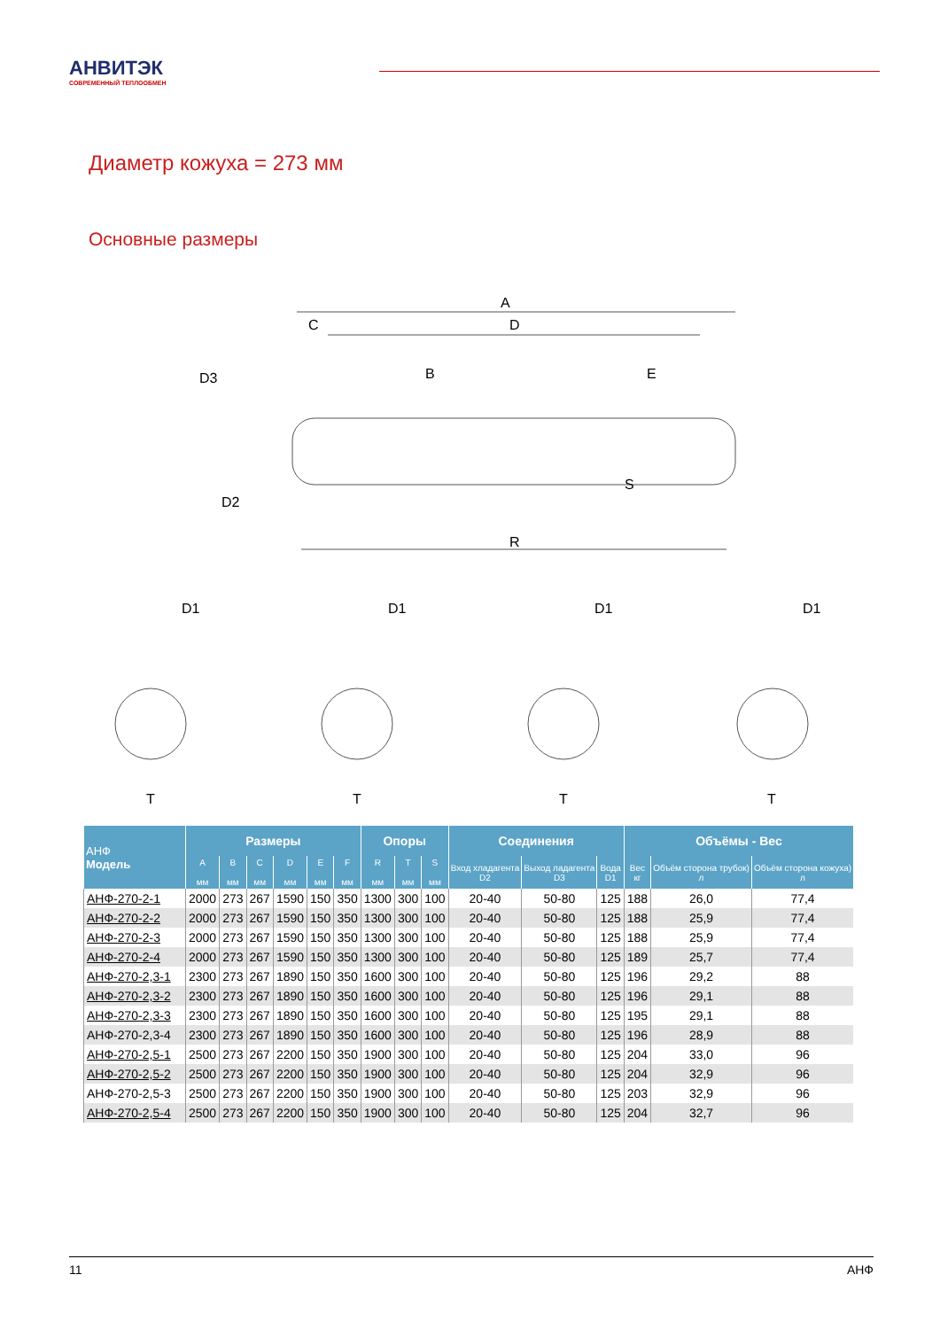АНВИТЭК
СОВРЕМЕННЫЙ ТЕПЛООБМЕН
Диаметр кожуха = 273 мм
Основные размеры
A
C
D
R
D3
D2
B
E
S
D1
D1
D1
D1
T
T
T
T
| АНФ Модель | Размеры | | | | | | Опоры | | | Соединения | | | Объёмы - Вес | | |
| --- | --- | --- | --- | --- | --- | --- | --- | --- | --- | --- | --- | --- | --- | --- | --- |
| | A мм | B мм | C мм | D мм | E мм | F мм | R мм | T мм | S мм | Вход хладагента D2 | Выход ладагента D3 | Вода D1 | Вес кг | Объём сторона трубок) л | Объём сторона кожуха) л |
| АНФ-270-2-1 | 2000 | 273 | 267 | 1590 | 150 | 350 | 1300 | 300 | 100 | 20-40 | 50-80 | 125 | 188 | 26,0 | 77,4 |
| АНФ-270-2-2 | 2000 | 273 | 267 | 1590 | 150 | 350 | 1300 | 300 | 100 | 20-40 | 50-80 | 125 | 188 | 25,9 | 77,4 |
| АНФ-270-2-3 | 2000 | 273 | 267 | 1590 | 150 | 350 | 1300 | 300 | 100 | 20-40 | 50-80 | 125 | 188 | 25,9 | 77,4 |
| АНФ-270-2-4 | 2000 | 273 | 267 | 1590 | 150 | 350 | 1300 | 300 | 100 | 20-40 | 50-80 | 125 | 189 | 25,7 | 77,4 |
| АНФ-270-2,3-1 | 2300 | 273 | 267 | 1890 | 150 | 350 | 1600 | 300 | 100 | 20-40 | 50-80 | 125 | 196 | 29,2 | 88 |
| АНФ-270-2,3-2 | 2300 | 273 | 267 | 1890 | 150 | 350 | 1600 | 300 | 100 | 20-40 | 50-80 | 125 | 196 | 29,1 | 88 |
| АНФ-270-2,3-3 | 2300 | 273 | 267 | 1890 | 150 | 350 | 1600 | 300 | 100 | 20-40 | 50-80 | 125 | 195 | 29,1 | 88 |
| АНФ-270-2,3-4 | 2300 | 273 | 267 | 1890 | 150 | 350 | 1600 | 300 | 100 | 20-40 | 50-80 | 125 | 196 | 28,9 | 88 |
| АНФ-270-2,5-1 | 2500 | 273 | 267 | 2200 | 150 | 350 | 1900 | 300 | 100 | 20-40 | 50-80 | 125 | 204 | 33,0 | 96 |
| АНФ-270-2,5-2 | 2500 | 273 | 267 | 2200 | 150 | 350 | 1900 | 300 | 100 | 20-40 | 50-80 | 125 | 204 | 32,9 | 96 |
| АНФ-270-2,5-3 | 2500 | 273 | 267 | 2200 | 150 | 350 | 1900 | 300 | 100 | 20-40 | 50-80 | 125 | 203 | 32,9 | 96 |
| АНФ-270-2,5-4 | 2500 | 273 | 267 | 2200 | 150 | 350 | 1900 | 300 | 100 | 20-40 | 50-80 | 125 | 204 | 32,7 | 96 |
11 АНФ